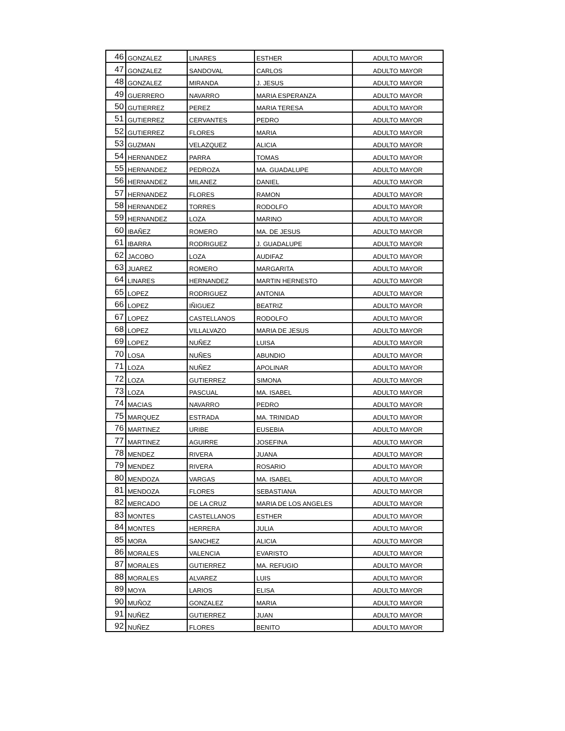| 46 | GONZALEZ | LINARES | ESTHER | ADULTO MAYOR |
| 47 | GONZALEZ | SANDOVAL | CARLOS | ADULTO MAYOR |
| 48 | GONZALEZ | MIRANDA | J. JESUS | ADULTO MAYOR |
| 49 | GUERRERO | NAVARRO | MARIA ESPERANZA | ADULTO MAYOR |
| 50 | GUTIERREZ | PEREZ | MARIA TERESA | ADULTO MAYOR |
| 51 | GUTIERREZ | CERVANTES | PEDRO | ADULTO MAYOR |
| 52 | GUTIERREZ | FLORES | MARIA | ADULTO MAYOR |
| 53 | GUZMAN | VELAZQUEZ | ALICIA | ADULTO MAYOR |
| 54 | HERNANDEZ | PARRA | TOMAS | ADULTO MAYOR |
| 55 | HERNANDEZ | PEDROZA | MA. GUADALUPE | ADULTO MAYOR |
| 56 | HERNANDEZ | MILANEZ | DANIEL | ADULTO MAYOR |
| 57 | HERNANDEZ | FLORES | RAMON | ADULTO MAYOR |
| 58 | HERNANDEZ | TORRES | RODOLFO | ADULTO MAYOR |
| 59 | HERNANDEZ | LOZA | MARINO | ADULTO MAYOR |
| 60 | IBAÑEZ | ROMERO | MA. DE JESUS | ADULTO MAYOR |
| 61 | IBARRA | RODRIGUEZ | J. GUADALUPE | ADULTO MAYOR |
| 62 | JACOBO | LOZA | AUDIFAZ | ADULTO MAYOR |
| 63 | JUAREZ | ROMERO | MARGARITA | ADULTO MAYOR |
| 64 | LINARES | HERNANDEZ | MARTIN HERNESTO | ADULTO MAYOR |
| 65 | LOPEZ | RODRIGUEZ | ANTONIA | ADULTO MAYOR |
| 66 | LOPEZ | IÑIGUEZ | BEATRIZ | ADULTO MAYOR |
| 67 | LOPEZ | CASTELLANOS | RODOLFO | ADULTO MAYOR |
| 68 | LOPEZ | VILLALVAZO | MARIA DE JESUS | ADULTO MAYOR |
| 69 | LOPEZ | NUÑEZ | LUISA | ADULTO MAYOR |
| 70 | LOSA | NUÑES | ABUNDIO | ADULTO MAYOR |
| 71 | LOZA | NUÑEZ | APOLINAR | ADULTO MAYOR |
| 72 | LOZA | GUTIERREZ | SIMONA | ADULTO MAYOR |
| 73 | LOZA | PASCUAL | MA. ISABEL | ADULTO MAYOR |
| 74 | MACIAS | NAVARRO | PEDRO | ADULTO MAYOR |
| 75 | MARQUEZ | ESTRADA | MA. TRINIDAD | ADULTO MAYOR |
| 76 | MARTINEZ | URIBE | EUSEBIA | ADULTO MAYOR |
| 77 | MARTINEZ | AGUIRRE | JOSEFINA | ADULTO MAYOR |
| 78 | MENDEZ | RIVERA | JUANA | ADULTO MAYOR |
| 79 | MENDEZ | RIVERA | ROSARIO | ADULTO MAYOR |
| 80 | MENDOZA | VARGAS | MA. ISABEL | ADULTO MAYOR |
| 81 | MENDOZA | FLORES | SEBASTIANA | ADULTO MAYOR |
| 82 | MERCADO | DE LA CRUZ | MARIA DE LOS ANGELES | ADULTO MAYOR |
| 83 | MONTES | CASTELLANOS | ESTHER | ADULTO MAYOR |
| 84 | MONTES | HERRERA | JULIA | ADULTO MAYOR |
| 85 | MORA | SANCHEZ | ALICIA | ADULTO MAYOR |
| 86 | MORALES | VALENCIA | EVARISTO | ADULTO MAYOR |
| 87 | MORALES | GUTIERREZ | MA. REFUGIO | ADULTO MAYOR |
| 88 | MORALES | ALVAREZ | LUIS | ADULTO MAYOR |
| 89 | MOYA | LARIOS | ELISA | ADULTO MAYOR |
| 90 | MUÑOZ | GONZALEZ | MARIA | ADULTO MAYOR |
| 91 | NUÑEZ | GUTIERREZ | JUAN | ADULTO MAYOR |
| 92 | NUÑEZ | FLORES | BENITO | ADULTO MAYOR |